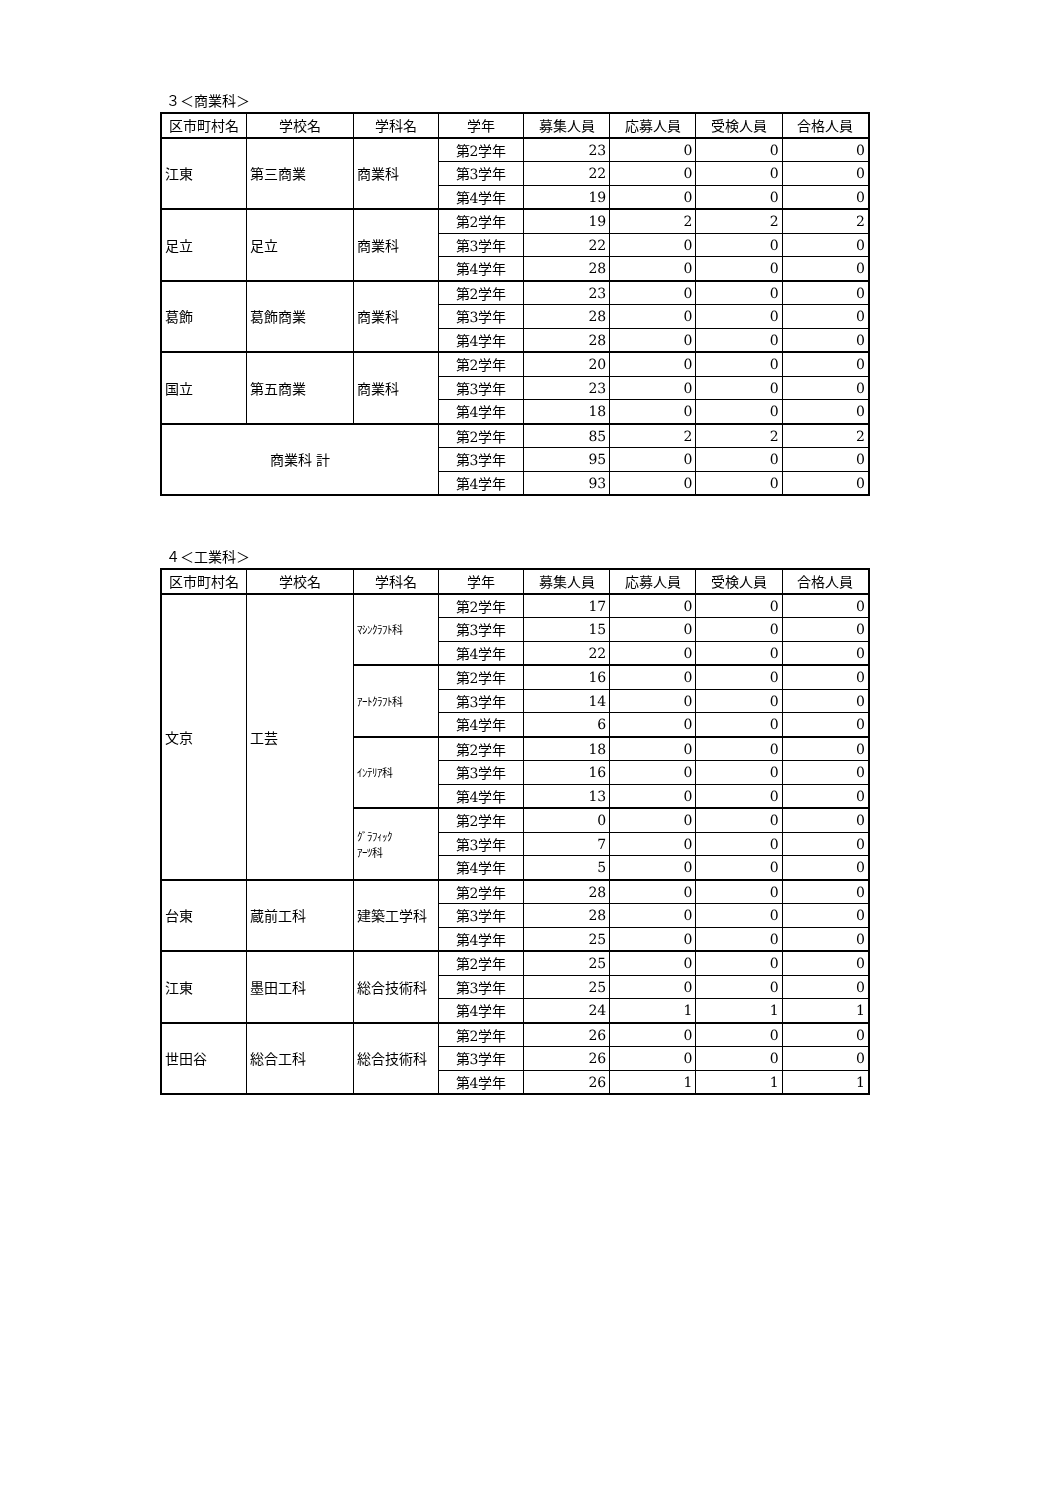３＜商業科＞
| 区市町村名 | 学校名 | 学科名 | 学年 | 募集人員 | 応募人員 | 受検人員 | 合格人員 |
| --- | --- | --- | --- | --- | --- | --- | --- |
| 江東 | 第三商業 | 商業科 | 第2学年 | 23 | 0 | 0 | 0 |
| | | | 第3学年 | 22 | 0 | 0 | 0 |
| | | | 第4学年 | 19 | 0 | 0 | 0 |
| 足立 | 足立 | 商業科 | 第2学年 | 19 | 2 | 2 | 2 |
| | | | 第3学年 | 22 | 0 | 0 | 0 |
| | | | 第4学年 | 28 | 0 | 0 | 0 |
| 葛飾 | 葛飾商業 | 商業科 | 第2学年 | 23 | 0 | 0 | 0 |
| | | | 第3学年 | 28 | 0 | 0 | 0 |
| | | | 第4学年 | 28 | 0 | 0 | 0 |
| 国立 | 第五商業 | 商業科 | 第2学年 | 20 | 0 | 0 | 0 |
| | | | 第3学年 | 23 | 0 | 0 | 0 |
| | | | 第4学年 | 18 | 0 | 0 | 0 |
| 商業科 計 | | | 第2学年 | 85 | 2 | 2 | 2 |
| | | | 第3学年 | 95 | 0 | 0 | 0 |
| | | | 第4学年 | 93 | 0 | 0 | 0 |
４＜工業科＞
| 区市町村名 | 学校名 | 学科名 | 学年 | 募集人員 | 応募人員 | 受検人員 | 合格人員 |
| --- | --- | --- | --- | --- | --- | --- | --- |
| 文京 | 工芸 | ﾏｼﾝｸﾗﾌﾄ科 | 第2学年 | 17 | 0 | 0 | 0 |
| | | | 第3学年 | 15 | 0 | 0 | 0 |
| | | | 第4学年 | 22 | 0 | 0 | 0 |
| | | ｱｰﾄｸﾗﾌﾄ科 | 第2学年 | 16 | 0 | 0 | 0 |
| | | | 第3学年 | 14 | 0 | 0 | 0 |
| | | | 第4学年 | 6 | 0 | 0 | 0 |
| | | ｲﾝﾃﾘｱ科 | 第2学年 | 18 | 0 | 0 | 0 |
| | | | 第3学年 | 16 | 0 | 0 | 0 |
| | | | 第4学年 | 13 | 0 | 0 | 0 |
| | | ｸﾞﾗﾌｨｯｸ ｱｰﾂ科 | 第2学年 | 0 | 0 | 0 | 0 |
| | | | 第3学年 | 7 | 0 | 0 | 0 |
| | | | 第4学年 | 5 | 0 | 0 | 0 |
| 台東 | 蔵前工科 | 建築工学科 | 第2学年 | 28 | 0 | 0 | 0 |
| | | | 第3学年 | 28 | 0 | 0 | 0 |
| | | | 第4学年 | 25 | 0 | 0 | 0 |
| 江東 | 墨田工科 | 総合技術科 | 第2学年 | 25 | 0 | 0 | 0 |
| | | | 第3学年 | 25 | 0 | 0 | 0 |
| | | | 第4学年 | 24 | 1 | 1 | 1 |
| 世田谷 | 総合工科 | 総合技術科 | 第2学年 | 26 | 0 | 0 | 0 |
| | | | 第3学年 | 26 | 0 | 0 | 0 |
| | | | 第4学年 | 26 | 1 | 1 | 1 |